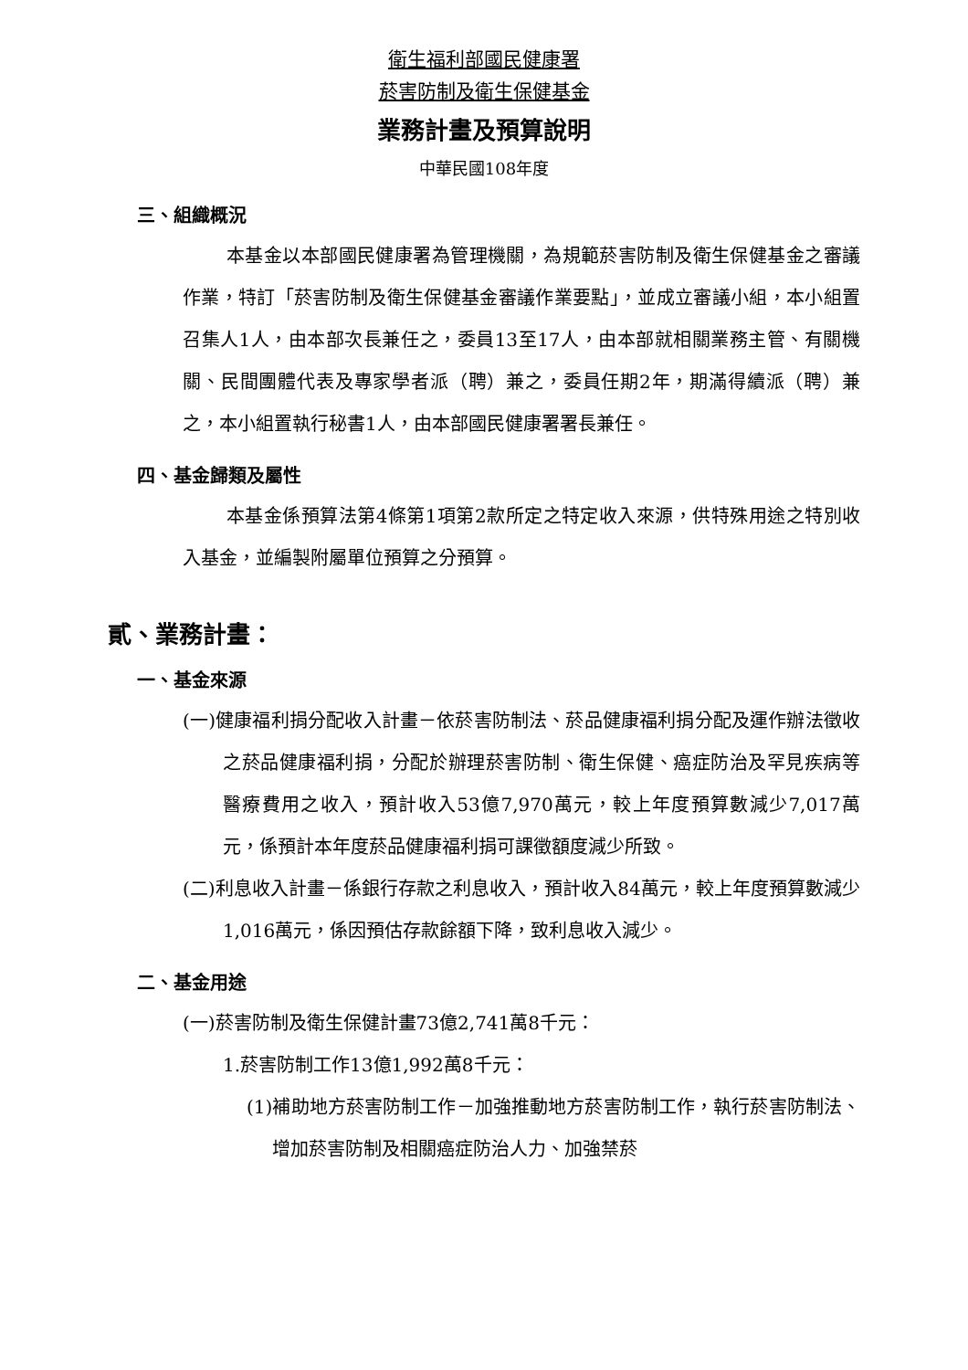衛生福利部國民健康署
菸害防制及衛生保健基金
業務計畫及預算說明
中華民國108年度
三、組織概況
本基金以本部國民健康署為管理機關，為規範菸害防制及衛生保健基金之審議作業，特訂「菸害防制及衛生保健基金審議作業要點」，並成立審議小組，本小組置召集人1人，由本部次長兼任之，委員13至17人，由本部就相關業務主管、有關機關、民間團體代表及專家學者派（聘）兼之，委員任期2年，期滿得續派（聘）兼之，本小組置執行秘書1人，由本部國民健康署署長兼任。
四、基金歸類及屬性
本基金係預算法第4條第1項第2款所定之特定收入來源，供特殊用途之特別收入基金，並編製附屬單位預算之分預算。
貳、業務計畫：
一、基金來源
(一)健康福利捐分配收入計畫－依菸害防制法、菸品健康福利捐分配及運作辦法徵收之菸品健康福利捐，分配於辦理菸害防制、衛生保健、癌症防治及罕見疾病等醫療費用之收入，預計收入53億7,970萬元，較上年度預算數減少7,017萬元，係預計本年度菸品健康福利捐可課徵額度減少所致。
(二)利息收入計畫－係銀行存款之利息收入，預計收入84萬元，較上年度預算數減少1,016萬元，係因預估存款餘額下降，致利息收入減少。
二、基金用途
(一)菸害防制及衛生保健計畫73億2,741萬8千元：
1.菸害防制工作13億1,992萬8千元：
(1)補助地方菸害防制工作－加強推動地方菸害防制工作，執行菸害防制法、增加菸害防制及相關癌症防治人力、加強禁菸